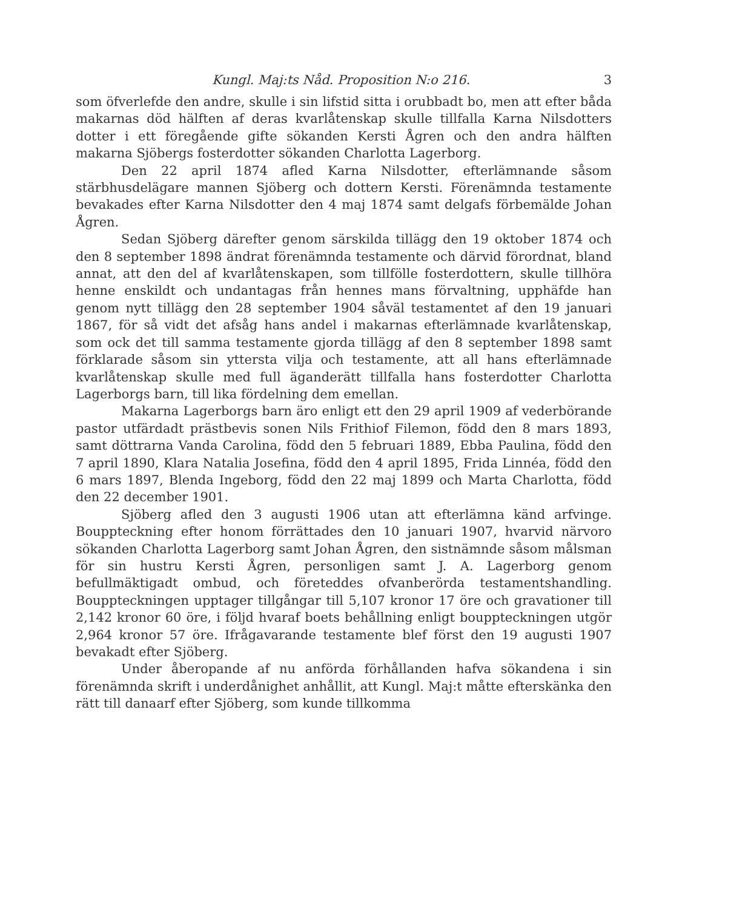Kungl. Maj:ts Nåd. Proposition N:o 216. 3
som öfverlefde den andre, skulle i sin lifstid sitta i orubbadt bo, men att efter båda makarnas död hälften af deras kvarlåtenskap skulle tillfalla Karna Nilsdotters dotter i ett föregående gifte sökanden Kersti Ågren och den andra hälften makarna Sjöbergs fosterdotter sökanden Charlotta Lagerborg.
Den 22 april 1874 afled Karna Nilsdotter, efterlämnande såsom stärbhusdelägare mannen Sjöberg och dottern Kersti. Förenämnda testamente bevakades efter Karna Nilsdotter den 4 maj 1874 samt delgafs förbemälde Johan Ågren.
Sedan Sjöberg därefter genom särskilda tillägg den 19 oktober 1874 och den 8 september 1898 ändrat förenämnda testamente och därvid förordnat, bland annat, att den del af kvarlåtenskapen, som tillfölle fosterdottern, skulle tillhöra henne enskildt och undantagas från hennes mans förvaltning, upphäfde han genom nytt tillägg den 28 september 1904 såväl testamentet af den 19 januari 1867, för så vidt det afsåg hans andel i makarnas efterlämnade kvarlåtenskap, som ock det till samma testamente gjorda tillägg af den 8 september 1898 samt förklarade såsom sin yttersta vilja och testamente, att all hans efterlämnade kvarlåtenskap skulle med full äganderätt tillfalla hans fosterdotter Charlotta Lagerborgs barn, till lika fördelning dem emellan.
Makarna Lagerborgs barn äro enligt ett den 29 april 1909 af vederbörande pastor utfärdadt prästbevis sonen Nils Frithiof Filemon, född den 8 mars 1893, samt döttrarna Vanda Carolina, född den 5 februari 1889, Ebba Paulina, född den 7 april 1890, Klara Natalia Josefina, född den 4 april 1895, Frida Linnéa, född den 6 mars 1897, Blenda Ingeborg, född den 22 maj 1899 och Marta Charlotta, född den 22 december 1901.
Sjöberg afled den 3 augusti 1906 utan att efterlämna känd arfvinge. Bouppteckning efter honom förrättades den 10 januari 1907, hvarvid närvoro sökanden Charlotta Lagerborg samt Johan Ågren, den sistnämnde såsom målsman för sin hustru Kersti Ågren, personligen samt J. A. Lagerborg genom befullmäktigadt ombud, och företeddes ofvanberörda testamentshandling. Bouppteckningen upptager tillgångar till 5,107 kronor 17 öre och gravationer till 2,142 kronor 60 öre, i följd hvaraf boets behållning enligt bouppteckningen utgör 2,964 kronor 57 öre. Ifrågavarande testamente blef först den 19 augusti 1907 bevakadt efter Sjöberg.
Under åberopande af nu anförda förhållanden hafva sökandena i sin förenämnda skrift i underdånighet anhållit, att Kungl. Maj:t måtte efterskänka den rätt till danaarf efter Sjöberg, som kunde tillkomma